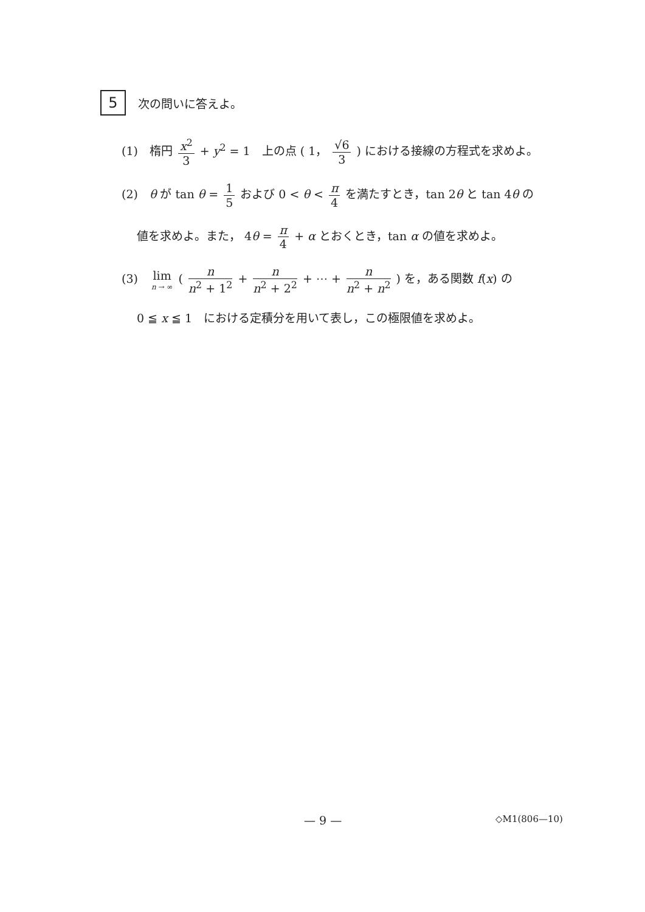5
次の問いに答えよ。
(1)　楕円 x<sup>2</sup> 3 + y<sup>2</sup> = 1　上の点 ( 1， √6 3 ) における接線の方程式を求めよ。
(2)　θ が tan θ = 1 5 および 0 < θ < π 4 を満たすとき，tan 2θ と tan 4θ の
値を求めよ。また， 4θ = π 4 + α とおくとき，tan α の値を求めよ。
(3)　lim n → ∞ ( n n<sup>2</sup> + 1<sup>2</sup> + n n<sup>2</sup> + 2<sup>2</sup> + ⋯ + n n<sup>2</sup> + n<sup>2</sup> ) を，ある関数 f(x) の
0 ≦ x ≦ 1　における定積分を用いて表し，この極限値を求めよ。
— 9 — ◇M1(806—10)